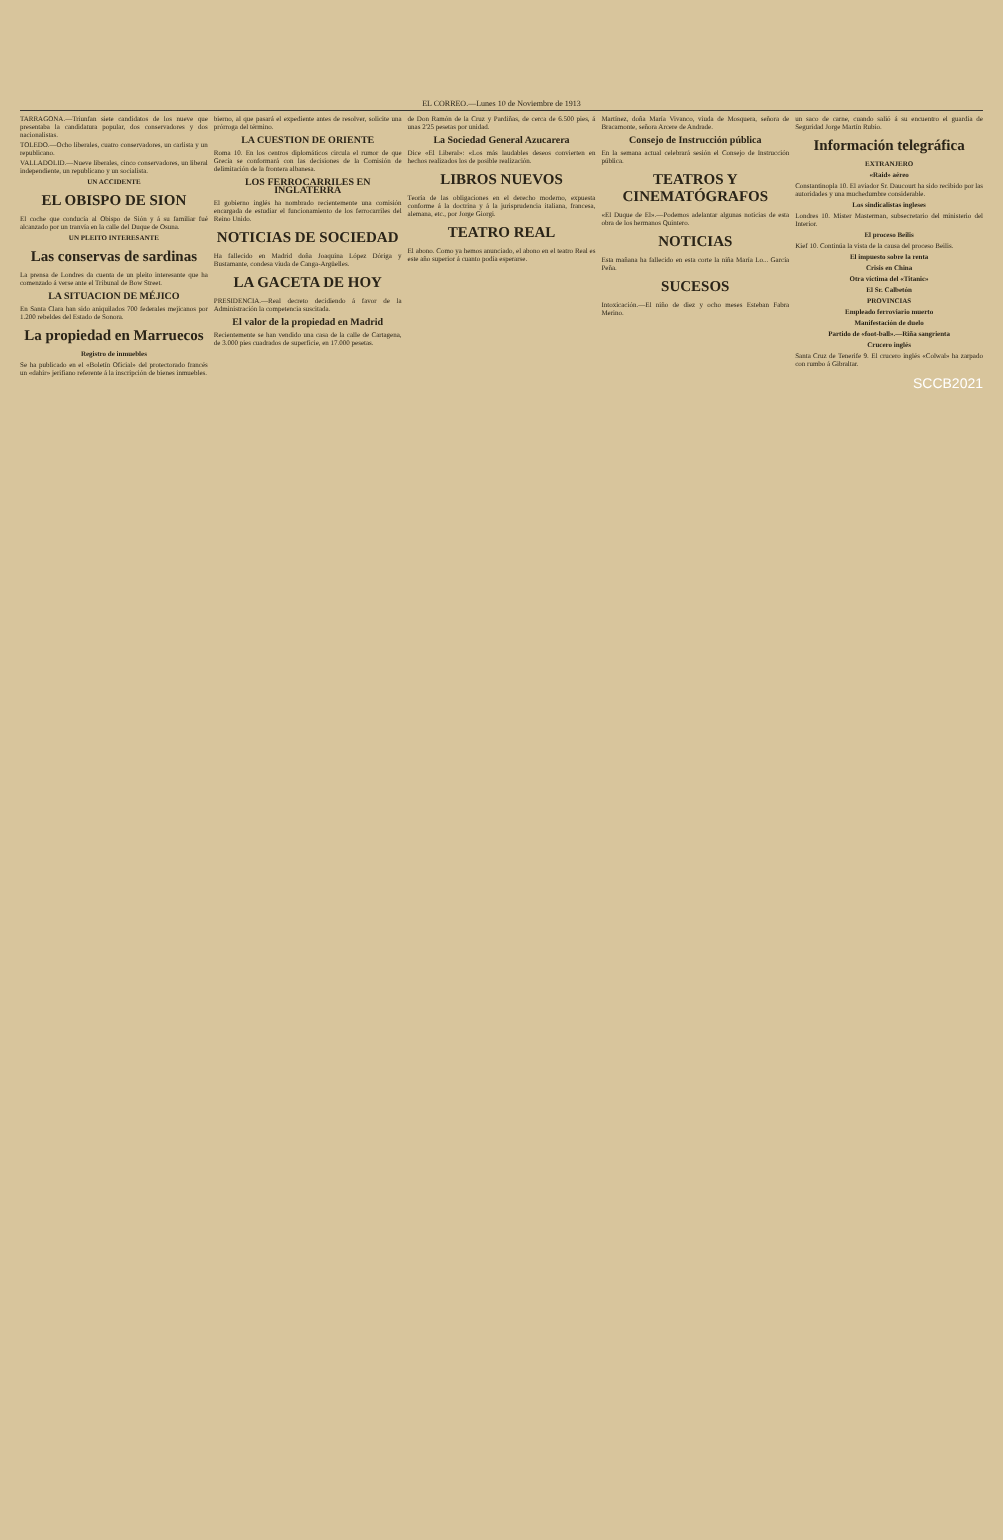EL CORREO.—Lunes 10 de Noviembre de 1913
TARRAGONA.—Triunfan siete candidatos de los nueve que presentaba la candidatura popular, dos conservadores y dos nacionalistas.
TOLEDO.—Ocho liberales, cuatro conservadores, un carlista y un republicano.
VALLADOLID.—Nueve liberales, cinco conservadores, un liberal independiente, un republicano y un socialista.
UN ACCIDENTE
EL OBISPO DE SION
El coche que conducía al Obispo de Sión y á su familiar fué alcanzado por un tranvía en la calle del Duque de Osuna.
UN PLEITO INTERESANTE
Las conservas de sardinas
La prensa de Londres da cuenta de un pleito interesante que ha comenzado á verse ante el Tribunal de Bow Street.
LA SITUACION DE MÉJICO
En Santa Clara han sido aniquilados 700 federales mejicanos por 1.200 rebeldes del Estado de Sonora.
La propiedad en Marruecos
Registro de inmuebles
Se ha publicado en el «Boletín Oficial» del protectorado francés un «dahir» jerifiano referente á la inscripción de bienes inmuebles.
bierno, al que pasará el expediente antes de resolver, solicite una prórroga del término.
LA CUESTION DE ORIENTE
Roma 10. En los centros diplomáticos circula el rumor de que Grecia se conformará con las decisiones de la Comisión de delimitación de la frontera albanesa.
LOS FERROCARRILES EN INGLATERRA
El gobierno inglés ha nombrado recientemente una comisión encargada de estudiar el funcionamiento de los ferrocarriles del Reino Unido.
NOTICIAS DE SOCIEDAD
Ha fallecido en Madrid doña Joaquina López Dóriga y Bustamante, condesa viuda de Canga-Argüelles.
LA GACETA DE HOY
PRESIDENCIA.—Real decreto decidiendo á favor de la Administración la competencia suscitada.
El valor de la propiedad en Madrid
Recientemente se han vendido una casa de la calle de Cartagena, de 3.000 pies cuadrados de superficie, en 17.000 pesetas.
de Don Ramón de la Cruz y Pardiñas, de cerca de 6.500 pies, á unas 2'25 pesetas por unidad.
La Sociedad General Azucarera
Dice «El Liberal»: «Los más laudables deseos convierten en hechos realizados los de posible realización.
LIBROS NUEVOS
Teoría de las obligaciones en el derecho moderno, expuesta conforme á la doctrina y á la jurisprudencia italiana, francesa, alemana, etc., por Jorge Giorgi.
TEATRO REAL
El abono. Como ya hemos anunciado, el abono en el teatro Real es este año superior á cuanto podía esperarse.
Martínez, doña María Vivanco, viuda de Mosquera, señora de Bracamonte, señora Arcere de Andrade.
Consejo de Instrucción pública
En la semana actual celebrará sesión el Consejo de Instrucción pública.
TEATROS Y CINEMATÓGRAFOS
«El Duque de El».—Podemos adelantar algunas noticias de esta obra de los hermanos Quintero.
NOTICIAS
Esta mañana ha fallecido en esta corte la niña María Lo... García Peña.
SUCESOS
Intoxicación.—El niño de diez y ocho meses Esteban Fabra Merino.
un saco de carne, cuando salió á su encuentro el guardia de Seguridad Jorge Martín Rubio.
Información telegráfica
EXTRANJERO
«Raid» aéreo
Constantinopla 10. El aviador Sr. Daucourt ha sido recibido por las autoridades y una muchedumbre considerable.
Los sindicalistas ingleses
Londres 10. Mister Masterman, subsecretario del ministerio del Interior.
El proceso Beilis
Kief 10. Continúa la vista de la causa del proceso Beilis.
El impuesto sobre la renta
Crisis en China
Otra víctima del «Titanic»
El Sr. Calbetón
PROVINCIAS
Empleado ferroviario muerto
Manifestación de duelo
Partido de «foot-ball».—Riña sangrienta
Crucero inglés
Santa Cruz de Tenerife 9. El crucero inglés «Colwal» ha zarpado con rumbo á Gibraltar.
SCCB2021